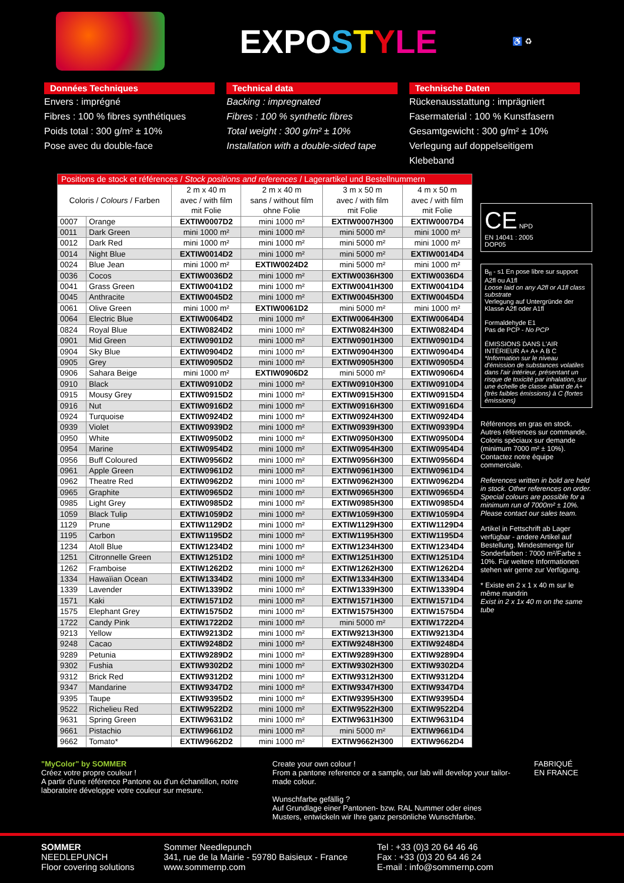EXPOSTYLE
♿ ♻
Données Techniques
Envers : imprégné
Fibres : 100 % fibres synthétiques
Poids total : 300 g/m² ± 10%
Pose avec du double-face
Technical data
Backing : impregnated
Fibres : 100 % synthetic fibres
Total weight : 300 g/m² ± 10%
Installation with a double-sided tape
Technische Daten
Rückenausstattung : imprägniert
Fasermaterial : 100 % Kunstfasern
Gesamtgewicht : 300 g/m² ± 10%
Verlegung auf doppelseitigem Klebeband
| Positions de stock et références / Stock positions and references / Lagerartikel und Bestellnummern | | | | | |
| --- | --- | --- | --- | --- | --- |
| Coloris / Colours / Farben | | 2 m x 40 m avec / with film mit Folie | 2 m x 40 m sans / without film ohne Folie | 3 m x 50 m avec / with film mit Folie | 4 m x 50 m avec / with film mit Folie |
| 0007 | Orange | EXTIW0007D2 | mini 1000 m² | EXTIW0007H300 | EXTIW0007D4 |
| 0011 | Dark Green | mini 1000 m² | mini 1000 m² | mini 5000 m² | mini 1000 m² |
| 0012 | Dark Red | mini 1000 m² | mini 1000 m² | mini 5000 m² | mini 1000 m² |
| 0014 | Night Blue | EXTIW0014D2 | mini 1000 m² | mini 5000 m² | EXTIW0014D4 |
| 0024 | Blue Jean | mini 1000 m² | EXTIW0024D2 | mini 5000 m² | mini 1000 m² |
| 0036 | Cocos | EXTIW0036D2 | mini 1000 m² | EXTIW0036H300 | EXTIW0036D4 |
| 0041 | Grass Green | EXTIW0041D2 | mini 1000 m² | EXTIW0041H300 | EXTIW0041D4 |
| 0045 | Anthracite | EXTIW0045D2 | mini 1000 m² | EXTIW0045H300 | EXTIW0045D4 |
| 0061 | Olive Green | mini 1000 m² | EXTIW0061D2 | mini 5000 m² | mini 1000 m² |
| 0064 | Electric Blue | EXTIW0064D2 | mini 1000 m² | EXTIW0064H300 | EXTIW0064D4 |
| 0824 | Royal Blue | EXTIW0824D2 | mini 1000 m² | EXTIW0824H300 | EXTIW0824D4 |
| 0901 | Mid Green | EXTIW0901D2 | mini 1000 m² | EXTIW0901H300 | EXTIW0901D4 |
| 0904 | Sky Blue | EXTIW0904D2 | mini 1000 m² | EXTIW0904H300 | EXTIW0904D4 |
| 0905 | Grey | EXTIW0905D2 | mini 1000 m² | EXTIW0905H300 | EXTIW0905D4 |
| 0906 | Sahara Beige | mini 1000 m² | EXTIW0906D2 | mini 5000 m² | EXTIW0906D4 |
| 0910 | Black | EXTIW0910D2 | mini 1000 m² | EXTIW0910H300 | EXTIW0910D4 |
| 0915 | Mousy Grey | EXTIW0915D2 | mini 1000 m² | EXTIW0915H300 | EXTIW0915D4 |
| 0916 | Nut | EXTIW0916D2 | mini 1000 m² | EXTIW0916H300 | EXTIW0916D4 |
| 0924 | Turquoise | EXTIW0924D2 | mini 1000 m² | EXTIW0924H300 | EXTIW0924D4 |
| 0939 | Violet | EXTIW0939D2 | mini 1000 m² | EXTIW0939H300 | EXTIW0939D4 |
| 0950 | White | EXTIW0950D2 | mini 1000 m² | EXTIW0950H300 | EXTIW0950D4 |
| 0954 | Marine | EXTIW0954D2 | mini 1000 m² | EXTIW0954H300 | EXTIW0954D4 |
| 0956 | Buff Coloured | EXTIW0956D2 | mini 1000 m² | EXTIW0956H300 | EXTIW0956D4 |
| 0961 | Apple Green | EXTIW0961D2 | mini 1000 m² | EXTIW0961H300 | EXTIW0961D4 |
| 0962 | Theatre Red | EXTIW0962D2 | mini 1000 m² | EXTIW0962H300 | EXTIW0962D4 |
| 0965 | Graphite | EXTIW0965D2 | mini 1000 m² | EXTIW0965H300 | EXTIW0965D4 |
| 0985 | Light Grey | EXTIW0985D2 | mini 1000 m² | EXTIW0985H300 | EXTIW0985D4 |
| 1059 | Black Tulip | EXTIW1059D2 | mini 1000 m² | EXTIW1059H300 | EXTIW1059D4 |
| 1129 | Prune | EXTIW1129D2 | mini 1000 m² | EXTIW1129H300 | EXTIW1129D4 |
| 1195 | Carbon | EXTIW1195D2 | mini 1000 m² | EXTIW1195H300 | EXTIW1195D4 |
| 1234 | Atoll Blue | EXTIW1234D2 | mini 1000 m² | EXTIW1234H300 | EXTIW1234D4 |
| 1251 | Citronnelle Green | EXTIW1251D2 | mini 1000 m² | EXTIW1251H300 | EXTIW1251D4 |
| 1262 | Framboise | EXTIW1262D2 | mini 1000 m² | EXTIW1262H300 | EXTIW1262D4 |
| 1334 | Hawaïian Ocean | EXTIW1334D2 | mini 1000 m² | EXTIW1334H300 | EXTIW1334D4 |
| 1339 | Lavender | EXTIW1339D2 | mini 1000 m² | EXTIW1339H300 | EXTIW1339D4 |
| 1571 | Kaki | EXTIW1571D2 | mini 1000 m² | EXTIW1571H300 | EXTIW1571D4 |
| 1575 | Elephant Grey | EXTIW1575D2 | mini 1000 m² | EXTIW1575H300 | EXTIW1575D4 |
| 1722 | Candy Pink | EXTIW1722D2 | mini 1000 m² | mini 5000 m² | EXTIW1722D4 |
| 9213 | Yellow | EXTIW9213D2 | mini 1000 m² | EXTIW9213H300 | EXTIW9213D4 |
| 9248 | Cacao | EXTIW9248D2 | mini 1000 m² | EXTIW9248H300 | EXTIW9248D4 |
| 9289 | Petunia | EXTIW9289D2 | mini 1000 m² | EXTIW9289H300 | EXTIW9289D4 |
| 9302 | Fushia | EXTIW9302D2 | mini 1000 m² | EXTIW9302H300 | EXTIW9302D4 |
| 9312 | Brick Red | EXTIW9312D2 | mini 1000 m² | EXTIW9312H300 | EXTIW9312D4 |
| 9347 | Mandarine | EXTIW9347D2 | mini 1000 m² | EXTIW9347H300 | EXTIW9347D4 |
| 9395 | Taupe | EXTIW9395D2 | mini 1000 m² | EXTIW9395H300 | EXTIW9395D4 |
| 9522 | Richelieu Red | EXTIW9522D2 | mini 1000 m² | EXTIW9522H300 | EXTIW9522D4 |
| 9631 | Spring Green | EXTIW9631D2 | mini 1000 m² | EXTIW9631H300 | EXTIW9631D4 |
| 9661 | Pistachio | EXTIW9661D2 | mini 1000 m² | mini 5000 m² | EXTIW9661D4 |
| 9662 | Tomato* | EXTIW9662D2 | mini 1000 m² | EXTIW9662H300 | EXTIW9662D4 |
CE NPD
EN 14041 : 2005
DOP05
B<sub>fl</sub> - s1 En pose libre sur support A2fl ou A1fl
Loose laid on any A2fl or A1fl class substrate
Verlegung auf Untergründe der Klasse A2fl oder A1fl
Formaldehyde E1
Pas de PCP - No PCP
ÉMISSIONS DANS L'AIR INTÉRIEUR A+ A+ A B C
*Information sur le niveau d'émission de substances volatiles dans l'air intérieur, présentant un risque de toxicité par inhalation, sur une échelle de classe allant de A+ (très faibles émissions) à C (fortes émissions)
Références en gras en stock. Autres références sur commande. Coloris spéciaux sur demande (minimum 7000 m² ± 10%). Contactez notre équipe commerciale.
References written in bold are held in stock. Other references on order. Special colours are possible for a minimum run of 7000m² ± 10%. Please contact our sales team.
Artikel in Fettschrift ab Lager verfügbar - andere Artikel auf Bestellung. Mindestmenge für Sonderfarben : 7000 m²/Farbe ± 10%. Für weitere Informationen stehen wir gerne zur Verfügung.
* Existe en 2 x 1 x 40 m sur le même mandrin
Exist in 2 x 1x 40 m on the same tube
"MyColor" by SOMMER
Créez votre propre couleur !
A partir d'une référence Pantone ou d'un échantillon, notre laboratoire développe votre couleur sur mesure.
Create your own colour !
From a pantone reference or a sample, our lab will develop your tailor-made colour.
Wunschfarbe gefällig ?
Auf Grundlage einer Pantonen- bzw. RAL Nummer oder eines Musters, entwickeln wir Ihre ganz persönliche Wunschfarbe.
FABRIQUÉ EN FRANCE
SOMMER
NEEDLEPUNCH
Floor covering solutions
Sommer Needlepunch
341, rue de la Mairie - 59780 Baisieux - France
www.sommernp.com
Tel : +33 (0)3 20 64 46 46
Fax : +33 (0)3 20 64 46 24
E-mail : info@sommernp.com